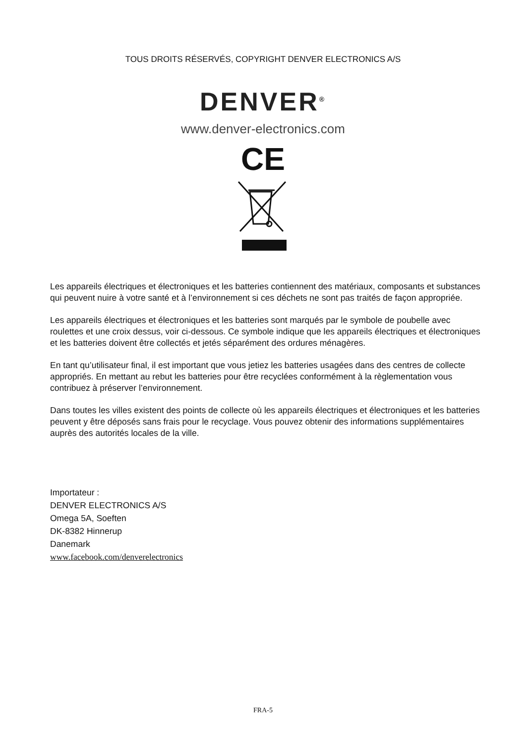TOUS DROITS RÉSERVÉS, COPYRIGHT DENVER ELECTRONICS A/S
DENVER<sup>®</sup>
www.denver-electronics.com
CE
Les appareils électriques et électroniques et les batteries contiennent des matériaux, composants et substances qui peuvent nuire à votre santé et à l’environnement si ces déchets ne sont pas traités de façon appropriée.
Les appareils électriques et électroniques et les batteries sont marqués par le symbole de poubelle avec roulettes et une croix dessus, voir ci-dessous. Ce symbole indique que les appareils électriques et électroniques et les batteries doivent être collectés et jetés séparément des ordures ménagères.
En tant qu’utilisateur final, il est important que vous jetiez les batteries usagées dans des centres de collecte appropriés. En mettant au rebut les batteries pour être recyclées conformément à la règlementation vous contribuez à préserver l’environnement.
Dans toutes les villes existent des points de collecte où les appareils électriques et électroniques et les batteries peuvent y être déposés sans frais pour le recyclage. Vous pouvez obtenir des informations supplémentaires auprès des autorités locales de la ville.
Importateur :
DENVER ELECTRONICS A/S
Omega 5A, Soeften
DK-8382 Hinnerup
Danemark
www.facebook.com/denverelectronics
FRA-5